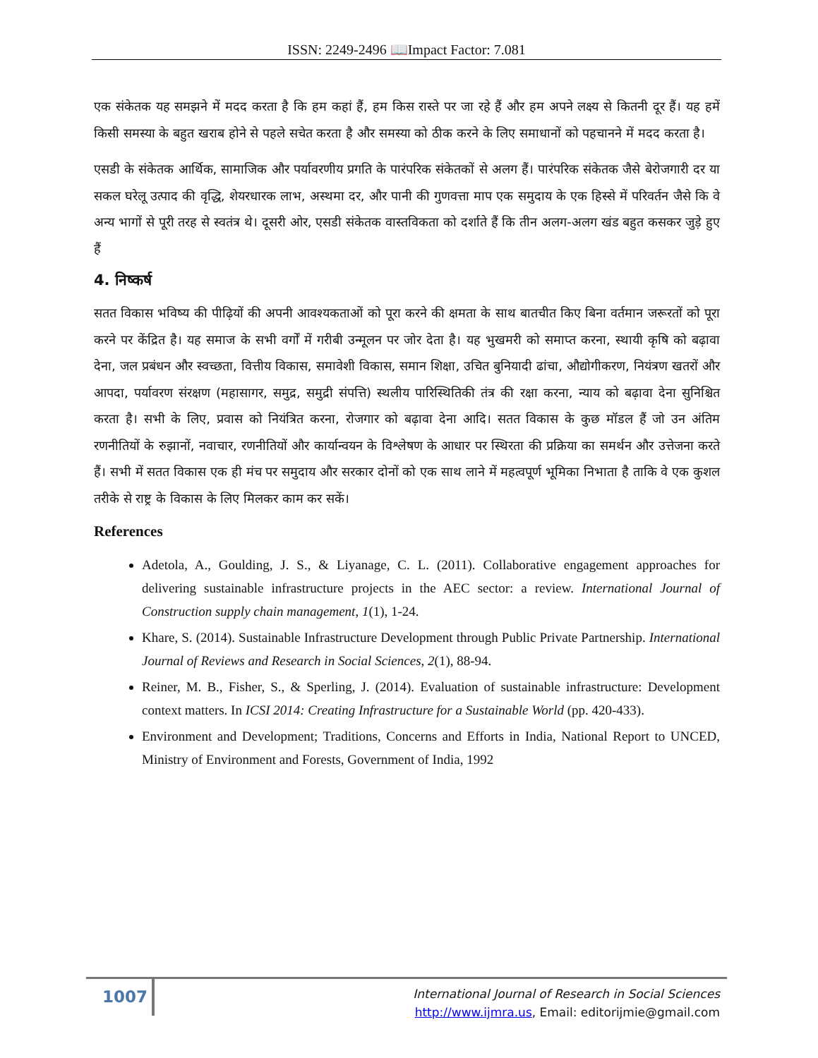ISSN: 2249-2496 📖Impact Factor: 7.081
एक संकेतक यह समझने में मदद करता है कि हम कहां हैं, हम किस रास्ते पर जा रहे हैं और हम अपने लक्ष्य से कितनी दूर हैं। यह हमें किसी समस्या के बहुत खराब होने से पहले सचेत करता है और समस्या को ठीक करने के लिए समाधानों को पहचानने में मदद करता है।
एसडी के संकेतक आर्थिक, सामाजिक और पर्यावरणीय प्रगति के पारंपरिक संकेतकों से अलग हैं। पारंपरिक संकेतक जैसे बेरोजगारी दर या सकल घरेलू उत्पाद की वृद्धि, शेयरधारक लाभ, अस्थमा दर, और पानी की गुणवत्ता माप एक समुदाय के एक हिस्से में परिवर्तन जैसे कि वे अन्य भागों से पूरी तरह से स्वतंत्र थे। दूसरी ओर, एसडी संकेतक वास्तविकता को दर्शाते हैं कि तीन अलग-अलग खंड बहुत कसकर जुड़े हुए हैं
4. निष्कर्ष
सतत विकास भविष्य की पीढ़ियों की अपनी आवश्यकताओं को पूरा करने की क्षमता के साथ बातचीत किए बिना वर्तमान जरूरतों को पूरा करने पर केंद्रित है। यह समाज के सभी वर्गों में गरीबी उन्मूलन पर जोर देता है। यह भुखमरी को समाप्त करना, स्थायी कृषि को बढ़ावा देना, जल प्रबंधन और स्वच्छता, वित्तीय विकास, समावेशी विकास, समान शिक्षा, उचित बुनियादी ढांचा, औद्योगीकरण, नियंत्रण खतरों और आपदा, पर्यावरण संरक्षण (महासागर, समुद्र, समुद्री संपत्ति) स्थलीय पारिस्थितिकी तंत्र की रक्षा करना, न्याय को बढ़ावा देना सुनिश्चित करता है। सभी के लिए, प्रवास को नियंत्रित करना, रोजगार को बढ़ावा देना आदि। सतत विकास के कुछ मॉडल हैं जो उन अंतिम रणनीतियों के रुझानों, नवाचार, रणनीतियों और कार्यान्वयन के विश्लेषण के आधार पर स्थिरता की प्रक्रिया का समर्थन और उत्तेजना करते हैं। सभी में सतत विकास एक ही मंच पर समुदाय और सरकार दोनों को एक साथ लाने में महत्वपूर्ण भूमिका निभाता है ताकि वे एक कुशल तरीके से राष्ट्र के विकास के लिए मिलकर काम कर सकें।
References
Adetola, A., Goulding, J. S., & Liyanage, C. L. (2011). Collaborative engagement approaches for delivering sustainable infrastructure projects in the AEC sector: a review. International Journal of Construction supply chain management, 1(1), 1-24.
Khare, S. (2014). Sustainable Infrastructure Development through Public Private Partnership. International Journal of Reviews and Research in Social Sciences, 2(1), 88-94.
Reiner, M. B., Fisher, S., & Sperling, J. (2014). Evaluation of sustainable infrastructure: Development context matters. In ICSI 2014: Creating Infrastructure for a Sustainable World (pp. 420-433).
Environment and Development; Traditions, Concerns and Efforts in India, National Report to UNCED, Ministry of Environment and Forests, Government of India, 1992
1007
International Journal of Research in Social Sciences
http://www.ijmra.us, Email: editorijmie@gmail.com